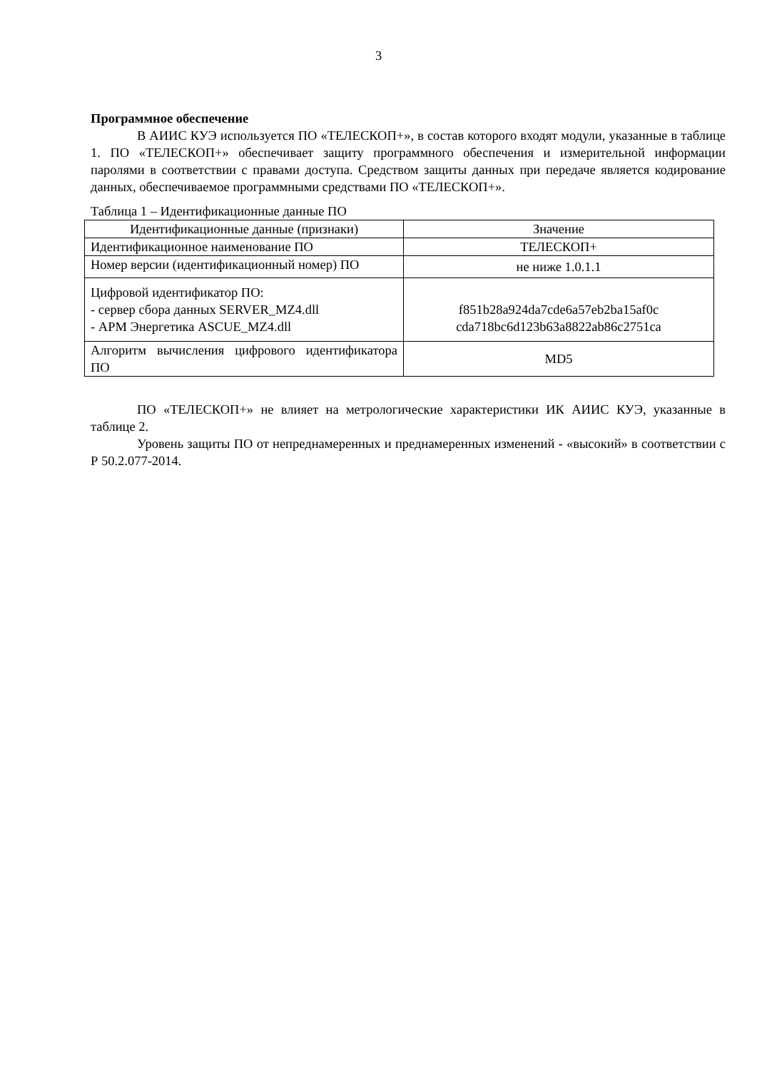3
Программное обеспечение
В АИИС КУЭ используется ПО «ТЕЛЕСКОП+», в состав которого входят модули, указанные в таблице 1. ПО «ТЕЛЕСКОП+» обеспечивает защиту программного обеспечения и измерительной информации паролями в соответствии с правами доступа. Средством защиты данных при передаче является кодирование данных, обеспечиваемое программными средствами ПО «ТЕЛЕСКОП+».
Таблица 1 – Идентификационные данные ПО
| Идентификационные данные (признаки) | Значение |
| Идентификационное наименование ПО | ТЕЛЕСКОП+ |
| Номер версии (идентификационный номер) ПО | не ниже 1.0.1.1 |
| Цифровой идентификатор ПО: - сервер сбора данных SERVER_MZ4.dll - АРМ Энергетика ASCUE_MZ4.dll | f851b28a924da7cde6a57eb2ba15af0c cda718bc6d123b63a8822ab86c2751ca |
| Алгоритм вычисления цифрового идентификатора ПО | MD5 |
ПО «ТЕЛЕСКОП+» не влияет на метрологические характеристики ИК АИИС КУЭ, указанные в таблице 2.
Уровень защиты ПО от непреднамеренных и преднамеренных изменений - «высокий» в соответствии с Р 50.2.077-2014.